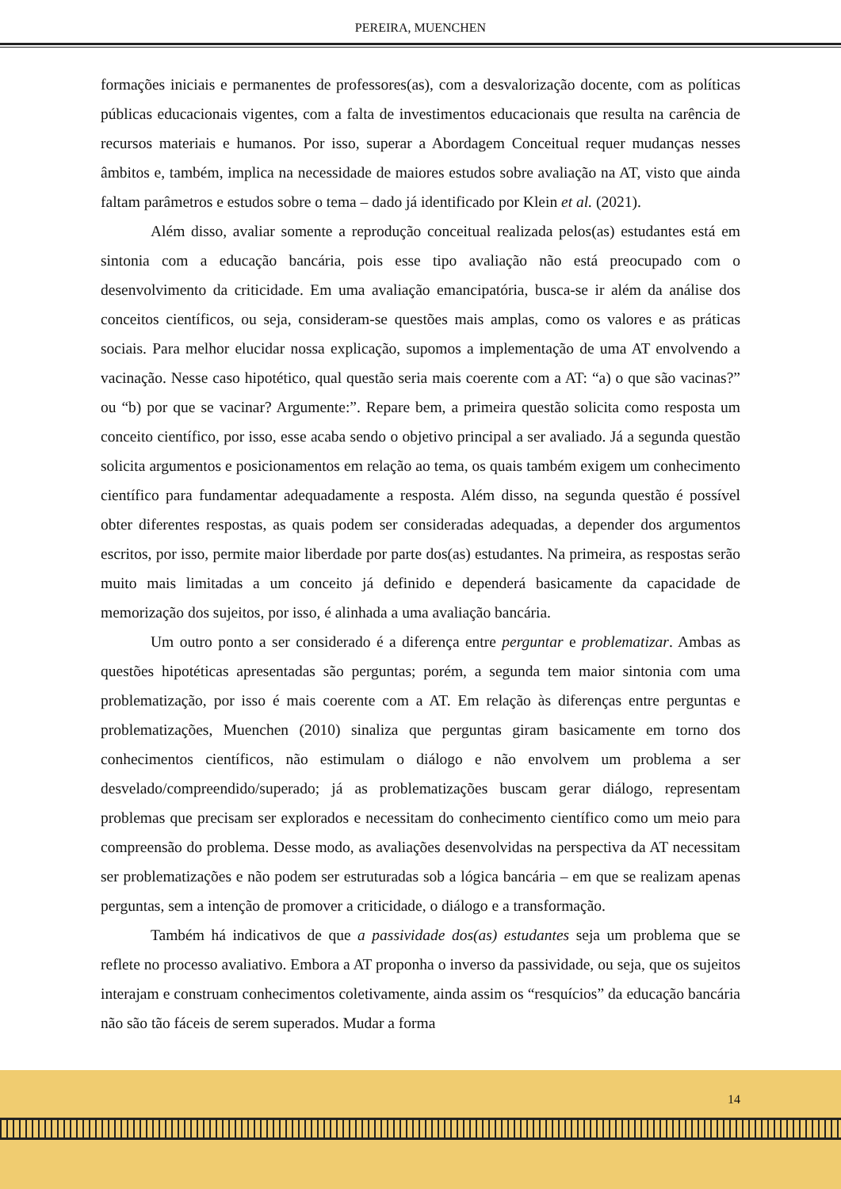PEREIRA, MUENCHEN
formações iniciais e permanentes de professores(as), com a desvalorização docente, com as políticas públicas educacionais vigentes, com a falta de investimentos educacionais que resulta na carência de recursos materiais e humanos. Por isso, superar a Abordagem Conceitual requer mudanças nesses âmbitos e, também, implica na necessidade de maiores estudos sobre avaliação na AT, visto que ainda faltam parâmetros e estudos sobre o tema – dado já identificado por Klein et al. (2021).
Além disso, avaliar somente a reprodução conceitual realizada pelos(as) estudantes está em sintonia com a educação bancária, pois esse tipo avaliação não está preocupado com o desenvolvimento da criticidade. Em uma avaliação emancipatória, busca-se ir além da análise dos conceitos científicos, ou seja, consideram-se questões mais amplas, como os valores e as práticas sociais. Para melhor elucidar nossa explicação, supomos a implementação de uma AT envolvendo a vacinação. Nesse caso hipotético, qual questão seria mais coerente com a AT: “a) o que são vacinas?” ou “b) por que se vacinar? Argumente:”. Repare bem, a primeira questão solicita como resposta um conceito científico, por isso, esse acaba sendo o objetivo principal a ser avaliado. Já a segunda questão solicita argumentos e posicionamentos em relação ao tema, os quais também exigem um conhecimento científico para fundamentar adequadamente a resposta. Além disso, na segunda questão é possível obter diferentes respostas, as quais podem ser consideradas adequadas, a depender dos argumentos escritos, por isso, permite maior liberdade por parte dos(as) estudantes. Na primeira, as respostas serão muito mais limitadas a um conceito já definido e dependerá basicamente da capacidade de memorização dos sujeitos, por isso, é alinhada a uma avaliação bancária.
Um outro ponto a ser considerado é a diferença entre perguntar e problematizar. Ambas as questões hipotéticas apresentadas são perguntas; porém, a segunda tem maior sintonia com uma problematização, por isso é mais coerente com a AT. Em relação às diferenças entre perguntas e problematizações, Muenchen (2010) sinaliza que perguntas giram basicamente em torno dos conhecimentos científicos, não estimulam o diálogo e não envolvem um problema a ser desvelado/compreendido/superado; já as problematizações buscam gerar diálogo, representam problemas que precisam ser explorados e necessitam do conhecimento científico como um meio para compreensão do problema. Desse modo, as avaliações desenvolvidas na perspectiva da AT necessitam ser problematizações e não podem ser estruturadas sob a lógica bancária – em que se realizam apenas perguntas, sem a intenção de promover a criticidade, o diálogo e a transformação.
Também há indicativos de que a passividade dos(as) estudantes seja um problema que se reflete no processo avaliativo. Embora a AT proponha o inverso da passividade, ou seja, que os sujeitos interajam e construam conhecimentos coletivamente, ainda assim os “resquícios” da educação bancária não são tão fáceis de serem superados. Mudar a forma
14